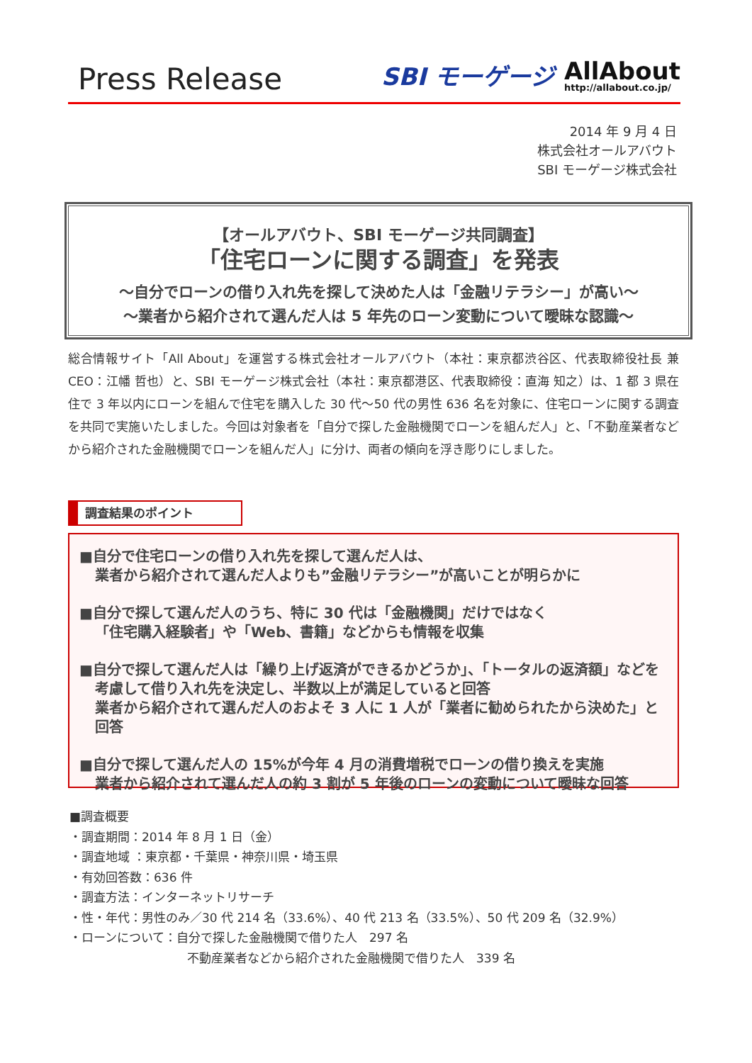Press Release
SBI モーゲージ AllAbout
http://allabout.co.jp/
2014 年 9 月 4 日
株式会社オールアバウト
SBI モーゲージ株式会社
【オールアバウト、SBI モーゲージ共同調査】
「住宅ローンに関する調査」を発表
～自分でローンの借り入れ先を探して決めた人は「金融リテラシー」が高い～
～業者から紹介されて選んだ人は 5 年先のローン変動について曖昧な認識～
総合情報サイト「All About」を運営する株式会社オールアバウト（本社：東京都渋谷区、代表取締役社長 兼 CEO：江幡 哲也）と、SBI モーゲージ株式会社（本社：東京都港区、代表取締役：直海 知之）は、1 都 3 県在住で 3 年以内にローンを組んで住宅を購入した 30 代～50 代の男性 636 名を対象に、住宅ローンに関する調査を共同で実施いたしました。今回は対象者を「自分で探した金融機関でローンを組んだ人」と、「不動産業者などから紹介された金融機関でローンを組んだ人」に分け、両者の傾向を浮き彫りにしました。
調査結果のポイント
■自分で住宅ローンの借り入れ先を探して選んだ人は、
業者から紹介されて選んだ人よりも”金融リテラシー”が高いことが明らかに
■自分で探して選んだ人のうち、特に 30 代は「金融機関」だけではなく
「住宅購入経験者」や「Web、書籍」などからも情報を収集
■自分で探して選んだ人は「繰り上げ返済ができるかどうか」、「トータルの返済額」などを考慮して借り入れ先を決定し、半数以上が満足していると回答
業者から紹介されて選んだ人のおよそ 3 人に 1 人が「業者に勧められたから決めた」と回答
■自分で探して選んだ人の 15%が今年 4 月の消費増税でローンの借り換えを実施
業者から紹介されて選んだ人の約 3 割が 5 年後のローンの変動について曖昧な回答
■調査概要
・調査期間：2014 年 8 月 1 日（金）
・調査地域 ：東京都・千葉県・神奈川県・埼玉県
・有効回答数：636 件
・調査方法：インターネットリサーチ
・性・年代：男性のみ／30 代 214 名（33.6%）、40 代 213 名（33.5%）、50 代 209 名（32.9%）
・ローンについて：自分で探した金融機関で借りた人　297 名
不動産業者などから紹介された金融機関で借りた人　339 名